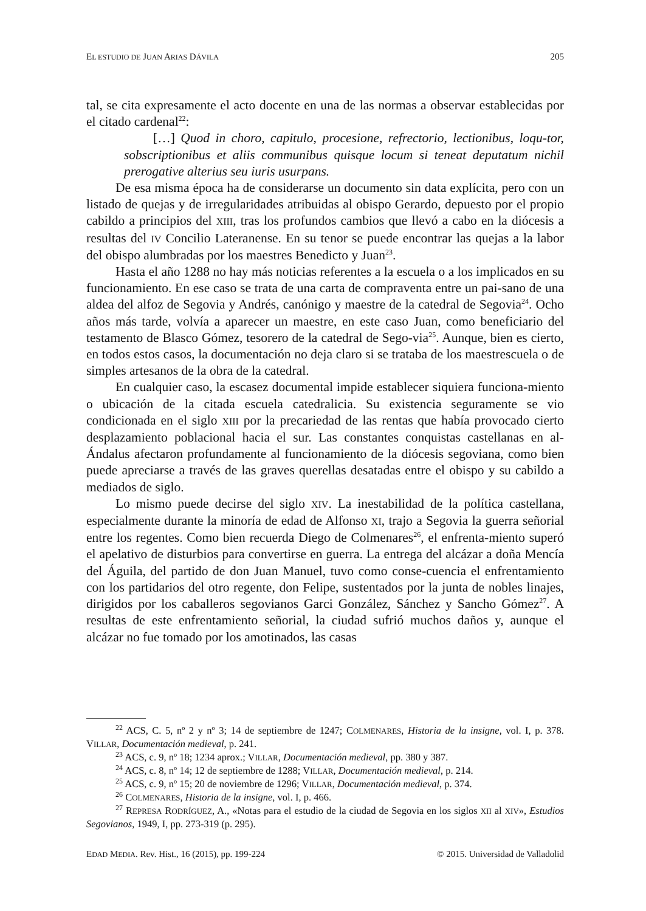EL ESTUDIO DE JUAN ARIAS DÁVILA 205
tal, se cita expresamente el acto docente en una de las normas a observar establecidas por el citado cardenal<sup>22</sup>:
[…] Quod in choro, capitulo, procesione, refrectorio, lectionibus, loqu-tor, sobscriptionibus et aliis communibus quisque locum si teneat deputatum nichil prerogative alterius seu iuris usurpans.
De esa misma época ha de considerarse un documento sin data explícita, pero con un listado de quejas y de irregularidades atribuidas al obispo Gerardo, depuesto por el propio cabildo a principios del XIII, tras los profundos cambios que llevó a cabo en la diócesis a resultas del IV Concilio Lateranense. En su tenor se puede encontrar las quejas a la labor del obispo alumbradas por los maestres Benedicto y Juan<sup>23</sup>.
Hasta el año 1288 no hay más noticias referentes a la escuela o a los implicados en su funcionamiento. En ese caso se trata de una carta de compraventa entre un pai-sano de una aldea del alfoz de Segovia y Andrés, canónigo y maestre de la catedral de Segovia<sup>24</sup>. Ocho años más tarde, volvía a aparecer un maestre, en este caso Juan, como beneficiario del testamento de Blasco Gómez, tesorero de la catedral de Sego-via<sup>25</sup>. Aunque, bien es cierto, en todos estos casos, la documentación no deja claro si se trataba de los maestrescuela o de simples artesanos de la obra de la catedral.
En cualquier caso, la escasez documental impide establecer siquiera funciona-miento o ubicación de la citada escuela catedralicia. Su existencia seguramente se vio condicionada en el siglo XIII por la precariedad de las rentas que había provocado cierto desplazamiento poblacional hacia el sur. Las constantes conquistas castellanas en al-Ándalus afectaron profundamente al funcionamiento de la diócesis segoviana, como bien puede apreciarse a través de las graves querellas desatadas entre el obispo y su cabildo a mediados de siglo.
Lo mismo puede decirse del siglo XIV. La inestabilidad de la política castellana, especialmente durante la minoría de edad de Alfonso XI, trajo a Segovia la guerra señorial entre los regentes. Como bien recuerda Diego de Colmenares<sup>26</sup>, el enfrenta-miento superó el apelativo de disturbios para convertirse en guerra. La entrega del alcázar a doña Mencía del Águila, del partido de don Juan Manuel, tuvo como conse-cuencia el enfrentamiento con los partidarios del otro regente, don Felipe, sustentados por la junta de nobles linajes, dirigidos por los caballeros segovianos Garci González, Sánchez y Sancho Gómez<sup>27</sup>. A resultas de este enfrentamiento señorial, la ciudad sufrió muchos daños y, aunque el alcázar no fue tomado por los amotinados, las casas
<sup>22</sup> ACS, C. 5, nº 2 y nº 3; 14 de septiembre de 1247; COLMENARES, Historia de la insigne, vol. I, p. 378. VILLAR, Documentación medieval, p. 241.
<sup>23</sup> ACS, c. 9, nº 18; 1234 aprox.; VILLAR, Documentación medieval, pp. 380 y 387.
<sup>24</sup> ACS, c. 8, nº 14; 12 de septiembre de 1288; VILLAR, Documentación medieval, p. 214.
<sup>25</sup> ACS, c. 9, nº 15; 20 de noviembre de 1296; VILLAR, Documentación medieval, p. 374.
<sup>26</sup> COLMENARES, Historia de la insigne, vol. I, p. 466.
<sup>27</sup> REPRESA RODRÍGUEZ, A., «Notas para el estudio de la ciudad de Segovia en los siglos XII al XIV», Estudios Segovianos, 1949, I, pp. 273-319 (p. 295).
EDAD MEDIA. Rev. Hist., 16 (2015), pp. 199-224 © 2015. Universidad de Valladolid